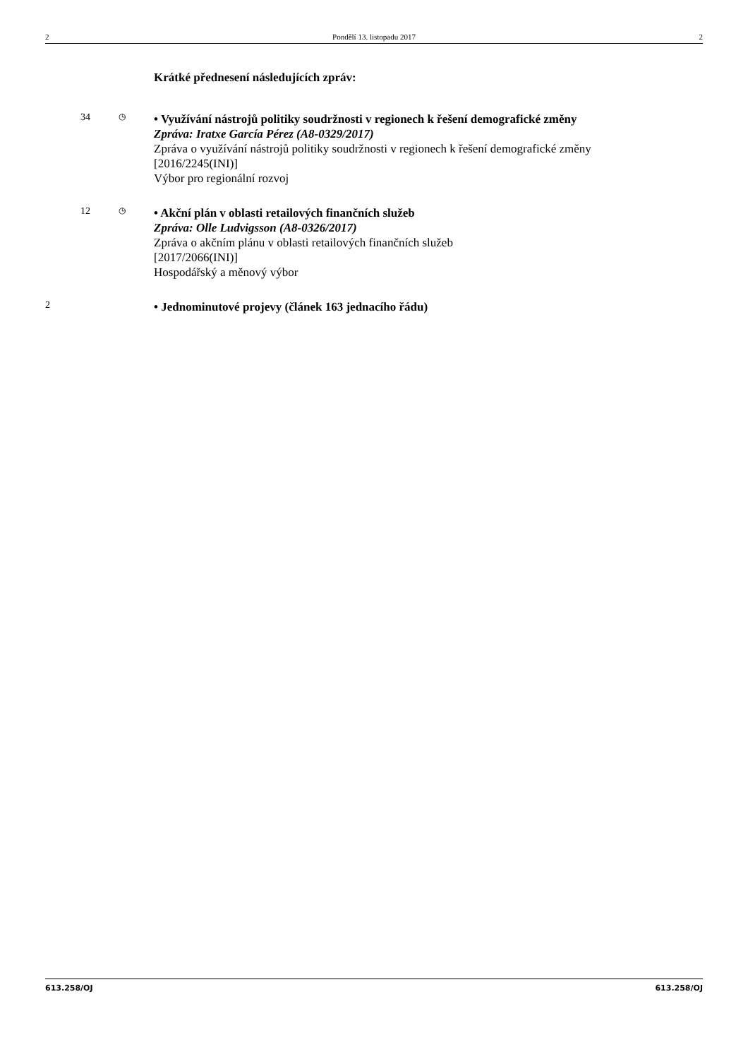2 Pondělí 13. listopadu 2017 2
Krátké přednesení následujících zpráv:
34
◷
• Využívání nástrojů politiky soudržnosti v regionech k řešení demografické změny
Zpráva: Iratxe García Pérez (A8-0329/2017)
Zpráva o využívání nástrojů politiky soudržnosti v regionech k řešení demografické změny
[2016/2245(INI)]
Výbor pro regionální rozvoj
12
◷
• Akční plán v oblasti retailových finančních služeb
Zpráva: Olle Ludvigsson (A8-0326/2017)
Zpráva o akčním plánu v oblasti retailových finančních služeb
[2017/2066(INI)]
Hospodářský a měnový výbor
2
• Jednominutové projevy (článek 163 jednacího řádu)
613.258/OJ 613.258/OJ